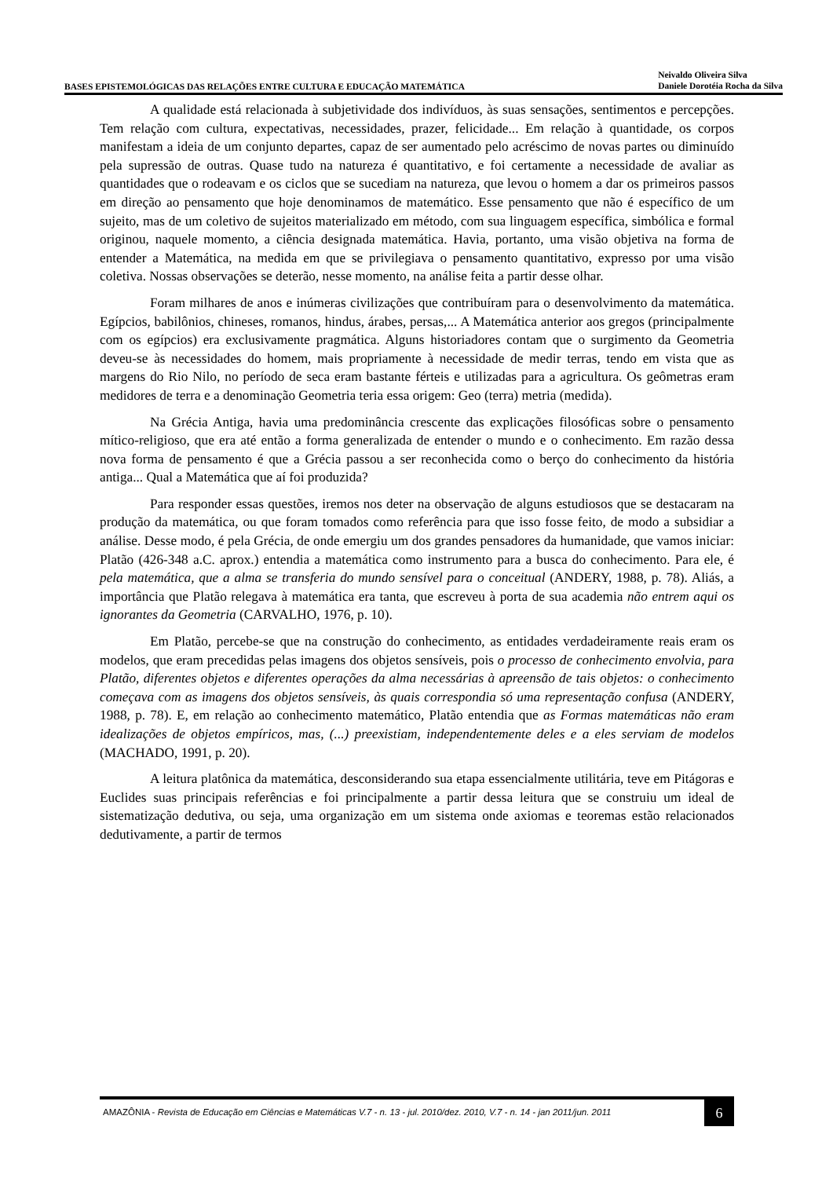BASES EPISTEMOLÓGICAS DAS RELAÇÕES ENTRE CULTURA E EDUCAÇÃO MATEMÁTICA Neivaldo Oliveira Silva
Daniele Dorotéia Rocha da Silva
A qualidade está relacionada à subjetividade dos indivíduos, às suas sensações, sentimentos e percepções. Tem relação com cultura, expectativas, necessidades, prazer, felicidade... Em relação à quantidade, os corpos manifestam a ideia de um conjunto departes, capaz de ser aumentado pelo acréscimo de novas partes ou diminuído pela supressão de outras. Quase tudo na natureza é quantitativo, e foi certamente a necessidade de avaliar as quantidades que o rodeavam e os ciclos que se sucediam na natureza, que levou o homem a dar os primeiros passos em direção ao pensamento que hoje denominamos de matemático. Esse pensamento que não é específico de um sujeito, mas de um coletivo de sujeitos materializado em método, com sua linguagem específica, simbólica e formal originou, naquele momento, a ciência designada matemática. Havia, portanto, uma visão objetiva na forma de entender a Matemática, na medida em que se privilegiava o pensamento quantitativo, expresso por uma visão coletiva. Nossas observações se deterão, nesse momento, na análise feita a partir desse olhar.
Foram milhares de anos e inúmeras civilizações que contribuíram para o desenvolvimento da matemática. Egípcios, babilônios, chineses, romanos, hindus, árabes, persas,... A Matemática anterior aos gregos (principalmente com os egípcios) era exclusivamente pragmática. Alguns historiadores contam que o surgimento da Geometria deveu-se às necessidades do homem, mais propriamente à necessidade de medir terras, tendo em vista que as margens do Rio Nilo, no período de seca eram bastante férteis e utilizadas para a agricultura. Os geômetras eram medidores de terra e a denominação Geometria teria essa origem: Geo (terra) metria (medida).
Na Grécia Antiga, havia uma predominância crescente das explicações filosóficas sobre o pensamento mítico-religioso, que era até então a forma generalizada de entender o mundo e o conhecimento. Em razão dessa nova forma de pensamento é que a Grécia passou a ser reconhecida como o berço do conhecimento da história antiga... Qual a Matemática que aí foi produzida?
Para responder essas questões, iremos nos deter na observação de alguns estudiosos que se destacaram na produção da matemática, ou que foram tomados como referência para que isso fosse feito, de modo a subsidiar a análise. Desse modo, é pela Grécia, de onde emergiu um dos grandes pensadores da humanidade, que vamos iniciar: Platão (426-348 a.C. aprox.) entendia a matemática como instrumento para a busca do conhecimento. Para ele, é pela matemática, que a alma se transferia do mundo sensível para o conceitual (ANDERY, 1988, p. 78). Aliás, a importância que Platão relegava à matemática era tanta, que escreveu à porta de sua academia não entrem aqui os ignorantes da Geometria (CARVALHO, 1976, p. 10).
Em Platão, percebe-se que na construção do conhecimento, as entidades verdadeiramente reais eram os modelos, que eram precedidas pelas imagens dos objetos sensíveis, pois o processo de conhecimento envolvia, para Platão, diferentes objetos e diferentes operações da alma necessárias à apreensão de tais objetos: o conhecimento começava com as imagens dos objetos sensíveis, às quais correspondia só uma representação confusa (ANDERY, 1988, p. 78). E, em relação ao conhecimento matemático, Platão entendia que as Formas matemáticas não eram idealizações de objetos empíricos, mas, (...) preexistiam, independentemente deles e a eles serviam de modelos (MACHADO, 1991, p. 20).
A leitura platônica da matemática, desconsiderando sua etapa essencialmente utilitária, teve em Pitágoras e Euclides suas principais referências e foi principalmente a partir dessa leitura que se construiu um ideal de sistematização dedutiva, ou seja, uma organização em um sistema onde axiomas e teoremas estão relacionados dedutivamente, a partir de termos
AMAZÔNIA - Revista de Educação em Ciências e Matemáticas V.7 - n. 13 - jul. 2010/dez. 2010, V.7 - n. 14 - jan 2011/jun. 2011 6